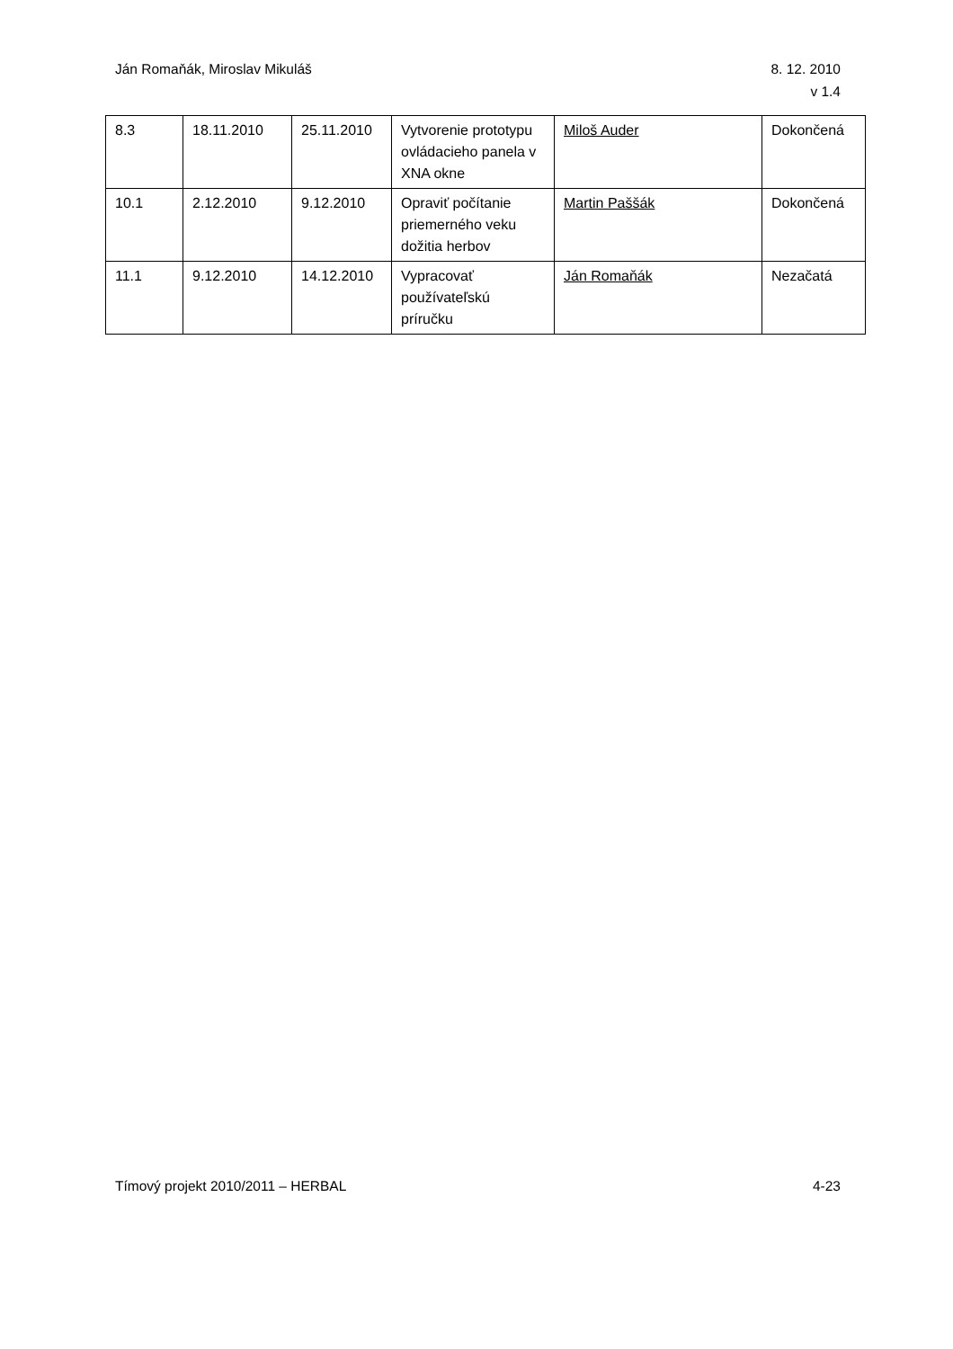Ján Romaňák, Miroslav Mikuláš 8. 12. 2010
v 1.4
| 8.3 | 18.11.2010 | 25.11.2010 | Vytvorenie prototypu ovládacieho panela v XNA okne | Miloš Auder | Dokončená |
| 10.1 | 2.12.2010 | 9.12.2010 | Opraviť počítanie priemerného veku dožitia herbov | Martin Paššák | Dokončená |
| 11.1 | 9.12.2010 | 14.12.2010 | Vypracovať používateľskú príručku | Ján Romaňák | Nezačatá |
Tímový projekt 2010/2011 – HERBAL
4-23